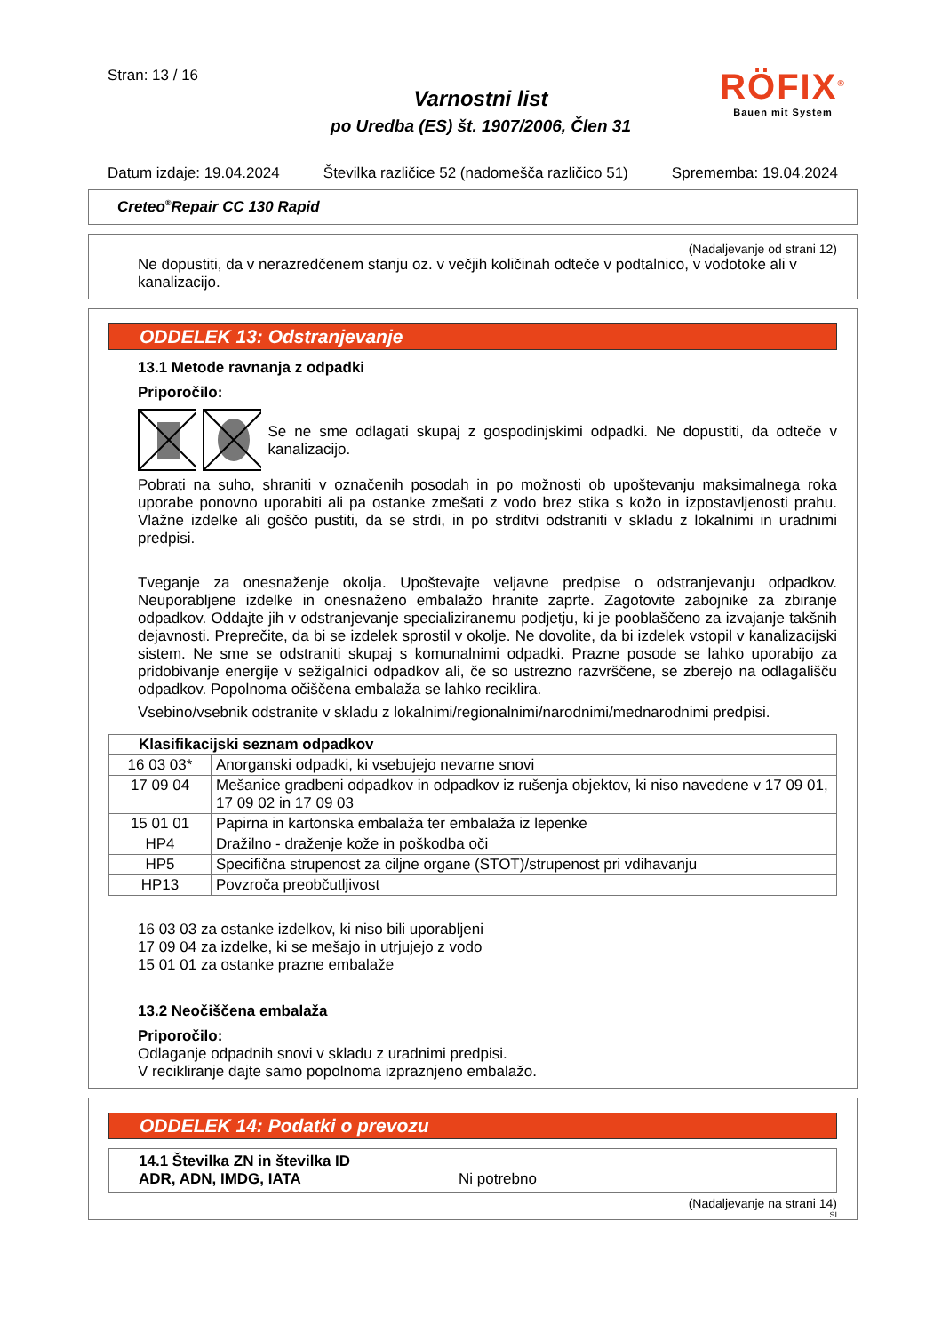Stran: 13 / 16
Varnostni list
po Uredba (ES) št. 1907/2006, Člen 31
RÖFIX<sup>®</sup>
Bauen mit System
Datum izdaje: 19.04.2024 Številka različice 52 (nadomešča različico 51) Sprememba: 19.04.2024
Creteo<sup>®</sup>Repair CC 130 Rapid
(Nadaljevanje od strani 12)
Ne dopustiti, da v nerazredčenem stanju oz. v večjih količinah odteče v podtalnico, v vodotoke ali v kanalizacijo.
ODDELEK 13: Odstranjevanje
13.1 Metode ravnanja z odpadki
Priporočilo:
Se ne sme odlagati skupaj z gospodinjskimi odpadki. Ne dopustiti, da odteče v kanalizacijo.
Pobrati na suho, shraniti v označenih posodah in po možnosti ob upoštevanju maksimalnega roka uporabe ponovno uporabiti ali pa ostanke zmešati z vodo brez stika s kožo in izpostavljenosti prahu. Vlažne izdelke ali goščo pustiti, da se strdi, in po strditvi odstraniti v skladu z lokalnimi in uradnimi predpisi.
Tveganje za onesnaženje okolja. Upoštevajte veljavne predpise o odstranjevanju odpadkov. Neuporabljene izdelke in onesnaženo embalažo hranite zaprte. Zagotovite zabojnike za zbiranje odpadkov. Oddajte jih v odstranjevanje specializiranemu podjetju, ki je pooblaščeno za izvajanje takšnih dejavnosti. Preprečite, da bi se izdelek sprostil v okolje. Ne dovolite, da bi izdelek vstopil v kanalizacijski sistem. Ne sme se odstraniti skupaj s komunalnimi odpadki. Prazne posode se lahko uporabijo za pridobivanje energije v sežigalnici odpadkov ali, če so ustrezno razvrščene, se zberejo na odlagališču odpadkov. Popolnoma očiščena embalaža se lahko reciklira.
Vsebino/vsebnik odstranite v skladu z lokalnimi/regionalnimi/narodnimi/mednarodnimi predpisi.
| Klasifikacijski seznam odpadkov | |
| --- | --- |
| 16 03 03* | Anorganski odpadki, ki vsebujejo nevarne snovi |
| 17 09 04 | Mešanice gradbeni odpadkov in odpadkov iz rušenja objektov, ki niso navedene v 17 09 01, 17 09 02 in 17 09 03 |
| 15 01 01 | Papirna in kartonska embalaža ter embalaža iz lepenke |
| HP4 | Dražilno - draženje kože in poškodba oči |
| HP5 | Specifična strupenost za ciljne organe (STOT)/strupenost pri vdihavanju |
| HP13 | Povzroča preobčutljivost |
16 03 03 za ostanke izdelkov, ki niso bili uporabljeni
17 09 04 za izdelke, ki se mešajo in utrjujejo z vodo
15 01 01 za ostanke prazne embalaže
13.2 Neočiščena embalaža
Priporočilo:
Odlaganje odpadnih snovi v skladu z uradnimi predpisi.
V recikliranje dajte samo popolnoma izpraznjeno embalažo.
ODDELEK 14: Podatki o prevozu
| 14.1 Številka ZN in številka ID ADR, ADN, IMDG, IATA Ni potrebno |
(Nadaljevanje na strani 14)
SI